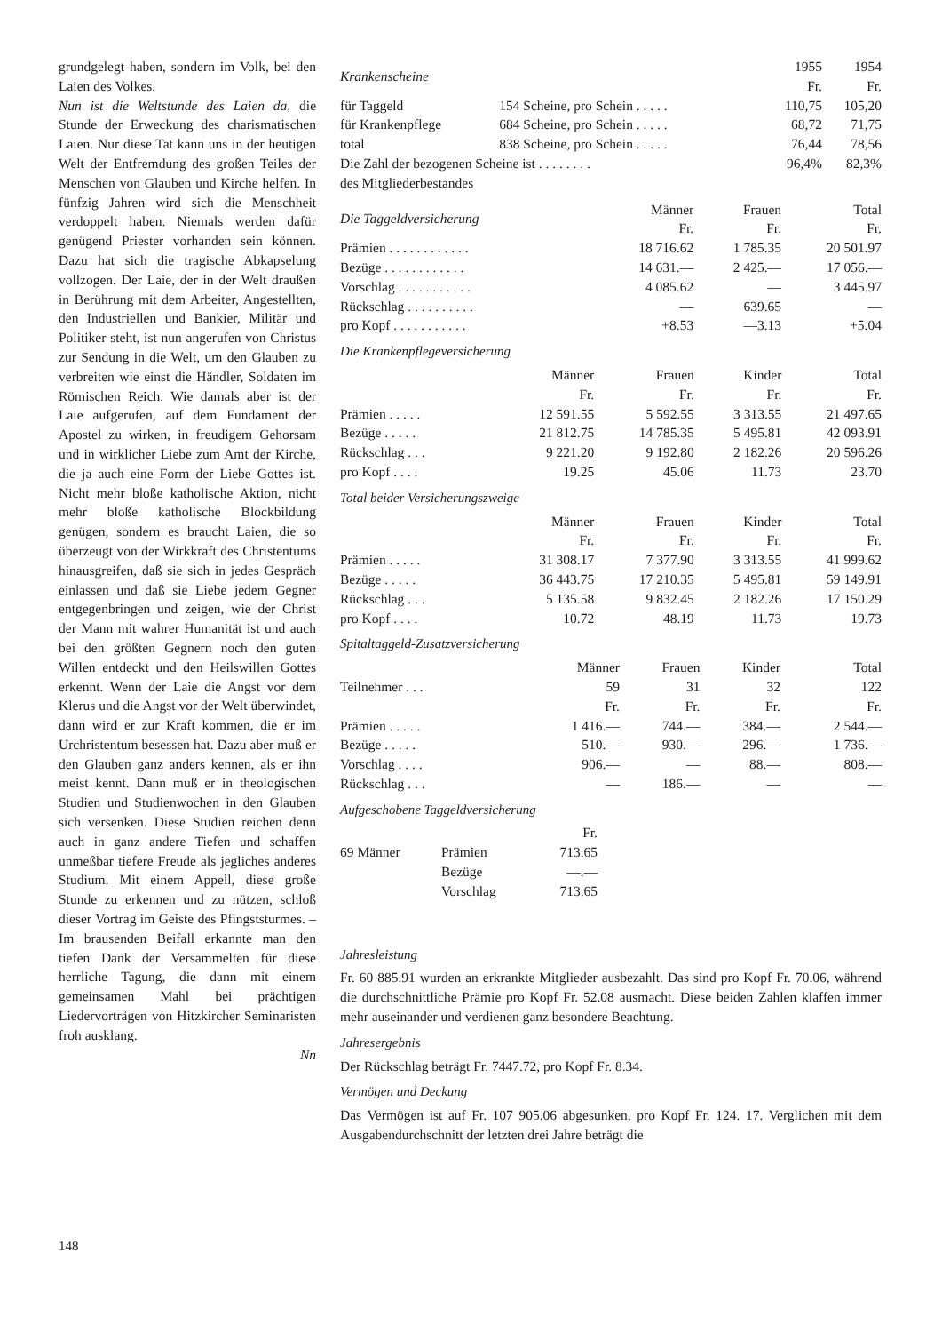grundgelegt haben, sondern im Volk, bei den Laien des Volkes.
Nun ist die Weltstunde des Laien da, die Stunde der Erweckung des charismatischen Laien. Nur diese Tat kann uns in der heutigen Welt der Entfremdung des großen Teiles der Menschen von Glauben und Kirche helfen. In fünfzig Jahren wird sich die Menschheit verdoppelt haben. Niemals werden dafür genügend Priester vorhanden sein können. Dazu hat sich die tragische Abkapselung vollzogen. Der Laie, der in der Welt draußen in Berührung mit dem Arbeiter, Angestellten, den Industriellen und Bankier, Militär und Politiker steht, ist nun angerufen von Christus zur Sendung in die Welt, um den Glauben zu verbreiten wie einst die Händler, Soldaten im Römischen Reich. Wie damals aber ist der Laie aufgerufen, auf dem Fundament der Apostel zu wirken, in freudigem Gehorsam und in wirklicher Liebe zum Amt der Kirche, die ja auch eine Form der Liebe Gottes ist. Nicht mehr bloße katholische Aktion, nicht mehr bloße katholische Blockbildung genügen, sondern es braucht Laien, die so überzeugt von der Wirkkraft des Christentums hinausgreifen, daß sie sich in jedes Gespräch einlassen und daß sie Liebe jedem Gegner entgegenbringen und zeigen, wie der Christ der Mann mit wahrer Humanität ist und auch bei den größten Gegnern noch den guten Willen entdeckt und den Heilswillen Gottes erkennt. Wenn der Laie die Angst vor dem Klerus und die Angst vor der Welt überwindet, dann wird er zur Kraft kommen, die er im Urchristentum besessen hat. Dazu aber muß er den Glauben ganz anders kennen, als er ihn meist kennt. Dann muß er in theologischen Studien und Studienwochen in den Glauben sich versenken. Diese Studien reichen denn auch in ganz andere Tiefen und schaffen unmeßbar tiefere Freude als jegliches anderes Studium. Mit einem Appell, diese große Stunde zu erkennen und zu nützen, schloß dieser Vortrag im Geiste des Pfingststurmes. – Im brausenden Beifall erkannte man den tiefen Dank der Versammelten für diese herrliche Tagung, die dann mit einem gemeinsamen Mahl bei prächtigen Liedervorträgen von Hitzkircher Seminaristen froh ausklang.
Nn
| Krankenscheine | | 1955 Fr. | 1954 Fr. |
| --- | --- | --- | --- |
| für Taggeld | 154 Scheine, pro Schein . . . . . | 110,75 | 105,20 |
| für Krankenpflege | 684 Scheine, pro Schein . . . . . | 68,72 | 71,75 |
| total | 838 Scheine, pro Schein . . . . . | 76,44 | 78,56 |
| Die Zahl der bezogenen Scheine ist . . . . . . . . | | 96,4% | 82,3% |
| des Mitgliederbestandes | | | |
| Die Taggeldversicherung | Männer Fr. | Frauen Fr. | Total Fr. |
| --- | --- | --- | --- |
| Prämien . . . . . . . . . . . . | 18 716.62 | 1 785.35 | 20 501.97 |
| Bezüge . . . . . . . . . . . . | 14 631.— | 2 425.— | 17 056.— |
| Vorschlag . . . . . . . . . . . | 4 085.62 | — | 3 445.97 |
| Rückschlag . . . . . . . . . . | — | 639.65 | — |
| pro Kopf . . . . . . . . . . . | +8.53 | —3.13 | +5.04 |
Die Krankenpflegeversicherung
| | Männer Fr. | Frauen Fr. | Kinder Fr. | Total Fr. |
| --- | --- | --- | --- | --- |
| Prämien . . . . . | 12 591.55 | 5 592.55 | 3 313.55 | 21 497.65 |
| Bezüge . . . . . | 21 812.75 | 14 785.35 | 5 495.81 | 42 093.91 |
| Rückschlag . . . | 9 221.20 | 9 192.80 | 2 182.26 | 20 596.26 |
| pro Kopf . . . . | 19.25 | 45.06 | 11.73 | 23.70 |
Total beider Versicherungszweige
| | Männer Fr. | Frauen Fr. | Kinder Fr. | Total Fr. |
| --- | --- | --- | --- | --- |
| Prämien . . . . . | 31 308.17 | 7 377.90 | 3 313.55 | 41 999.62 |
| Bezüge . . . . . | 36 443.75 | 17 210.35 | 5 495.81 | 59 149.91 |
| Rückschlag . . . | 5 135.58 | 9 832.45 | 2 182.26 | 17 150.29 |
| pro Kopf . . . . | 10.72 | 48.19 | 11.73 | 19.73 |
Spitaltaggeld-Zusatzversicherung
| | Männer | Frauen | Kinder | Total |
| --- | --- | --- | --- | --- |
| Teilnehmer . . . | 59 | 31 | 32 | 122 |
| | Fr. | Fr. | Fr. | Fr. |
| Prämien . . . . . | 1 416.— | 744.— | 384.— | 2 544.— |
| Bezüge . . . . . | 510.— | 930.— | 296.— | 1 736.— |
| Vorschlag . . . . | 906.— | — | 88.— | 808.— |
| Rückschlag . . . | — | 186.— | — | — |
Aufgeschobene Taggeldversicherung
| | | Fr. |
| 69 Männer | Prämien | 713.65 |
| | Bezüge | —.— |
| | Vorschlag | 713.65 |
Jahresleistung
Fr. 60 885.91 wurden an erkrankte Mitglieder ausbezahlt. Das sind pro Kopf Fr. 70.06, während die durchschnittliche Prämie pro Kopf Fr. 52.08 ausmacht. Diese beiden Zahlen klaffen immer mehr auseinander und verdienen ganz besondere Beachtung.
Jahresergebnis
Der Rückschlag beträgt Fr. 7447.72, pro Kopf Fr. 8.34.
Vermögen und Deckung
Das Vermögen ist auf Fr. 107 905.06 abgesunken, pro Kopf Fr. 124. 17. Verglichen mit dem Ausgabendurchschnitt der letzten drei Jahre beträgt die
148